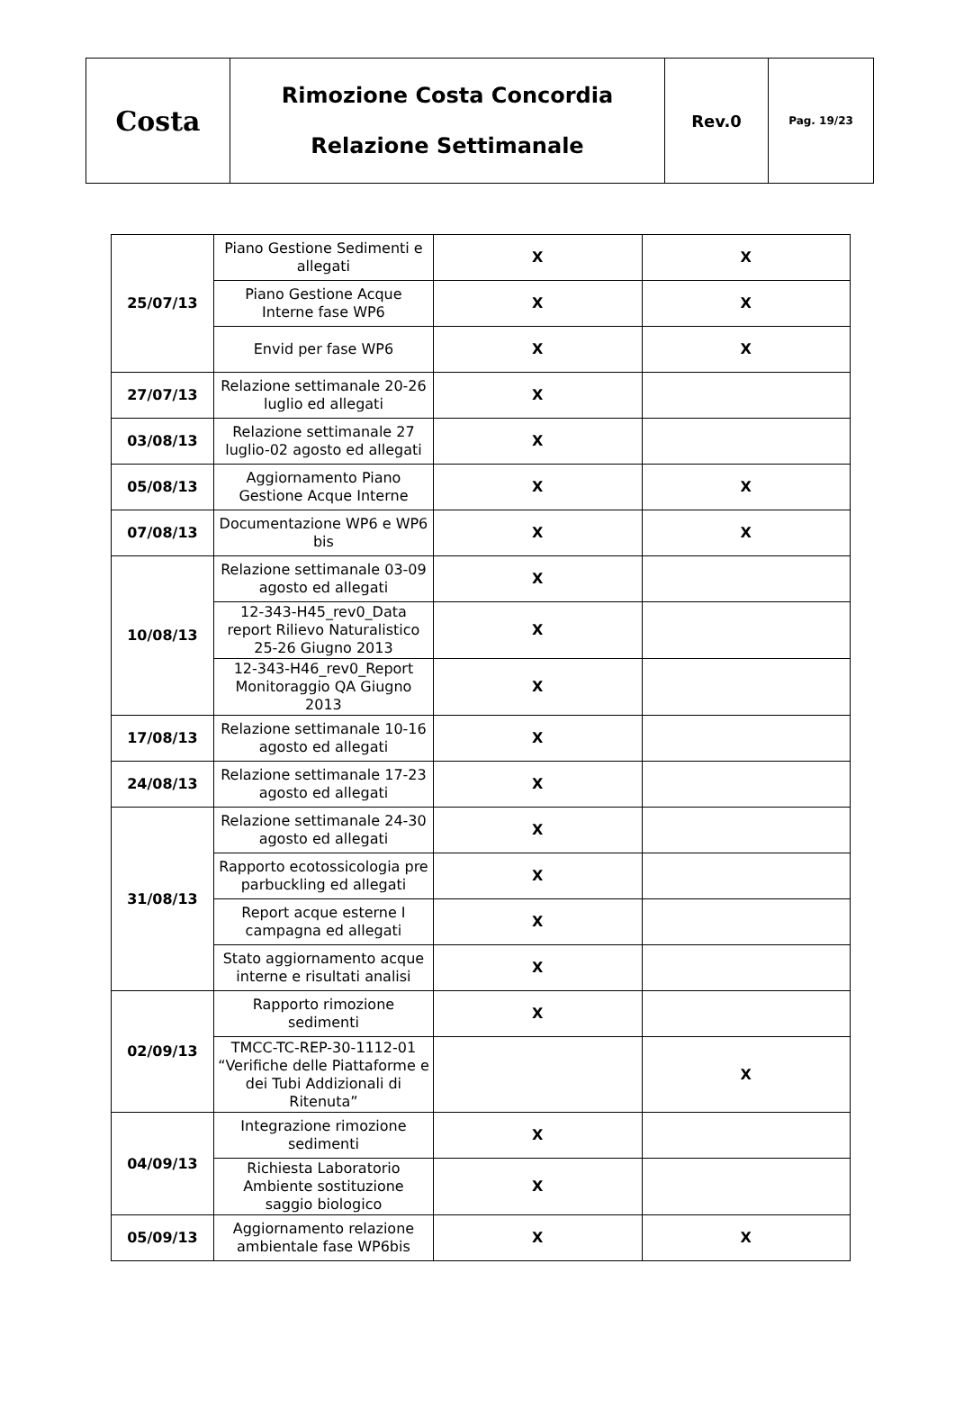| Costa | Rimozione Costa Concordia Relazione Settimanale | Rev.0 | Pag. 19/23 |
| 25/07/13 | Piano Gestione Sedimenti e allegati | X | X |
| | Piano Gestione Acque Interne fase WP6 | X | X |
| | Envid per fase WP6 | X | X |
| 27/07/13 | Relazione settimanale 20-26 luglio ed allegati | X | |
| 03/08/13 | Relazione settimanale 27 luglio-02 agosto ed allegati | X | |
| 05/08/13 | Aggiornamento Piano Gestione Acque Interne | X | X |
| 07/08/13 | Documentazione WP6 e WP6 bis | X | X |
| 10/08/13 | Relazione settimanale 03-09 agosto ed allegati | X | |
| | 12-343-H45_rev0_Data report Rilievo Naturalistico 25-26 Giugno 2013 | X | |
| | 12-343-H46_rev0_Report Monitoraggio QA Giugno 2013 | X | |
| 17/08/13 | Relazione settimanale 10-16 agosto ed allegati | X | |
| 24/08/13 | Relazione settimanale 17-23 agosto ed allegati | X | |
| 31/08/13 | Relazione settimanale 24-30 agosto ed allegati | X | |
| | Rapporto ecotossicologia pre parbuckling ed allegati | X | |
| | Report acque esterne I campagna ed allegati | X | |
| | Stato aggiornamento acque interne e risultati analisi | X | |
| 02/09/13 | Rapporto rimozione sedimenti | X | |
| | TMCC-TC-REP-30-1112-01 “Verifiche delle Piattaforme e dei Tubi Addizionali di Ritenuta” | | X |
| 04/09/13 | Integrazione rimozione sedimenti | X | |
| | Richiesta Laboratorio Ambiente sostituzione saggio biologico | X | |
| 05/09/13 | Aggiornamento relazione ambientale fase WP6bis | X | X |